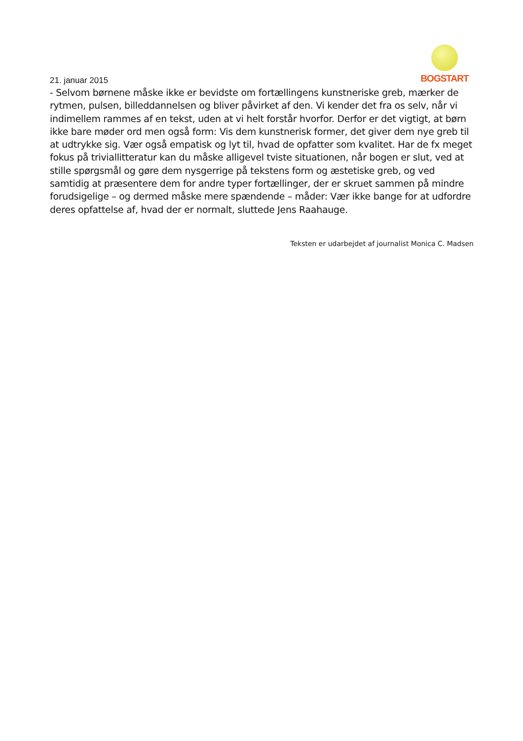BOGSTART
21. januar 2015
- Selvom børnene måske ikke er bevidste om fortællingens kunstneriske greb, mærker de rytmen, pulsen, billeddannelsen og bliver påvirket af den. Vi kender det fra os selv, når vi indimellem rammes af en tekst, uden at vi helt forstår hvorfor. Derfor er det vigtigt, at børn ikke bare møder ord men også form: Vis dem kunstnerisk former, det giver dem nye greb til at udtrykke sig. Vær også empatisk og lyt til, hvad de opfatter som kvalitet. Har de fx meget fokus på triviallitteratur kan du måske alligevel tviste situationen, når bogen er slut, ved at stille spørgsmål og gøre dem nysgerrige på tekstens form og æstetiske greb, og ved samtidig at præsentere dem for andre typer fortællinger, der er skruet sammen på mindre forudsigelige – og dermed måske mere spændende – måder: Vær ikke bange for at udfordre deres opfattelse af, hvad der er normalt, sluttede Jens Raahauge.
Teksten er udarbejdet af journalist Monica C. Madsen